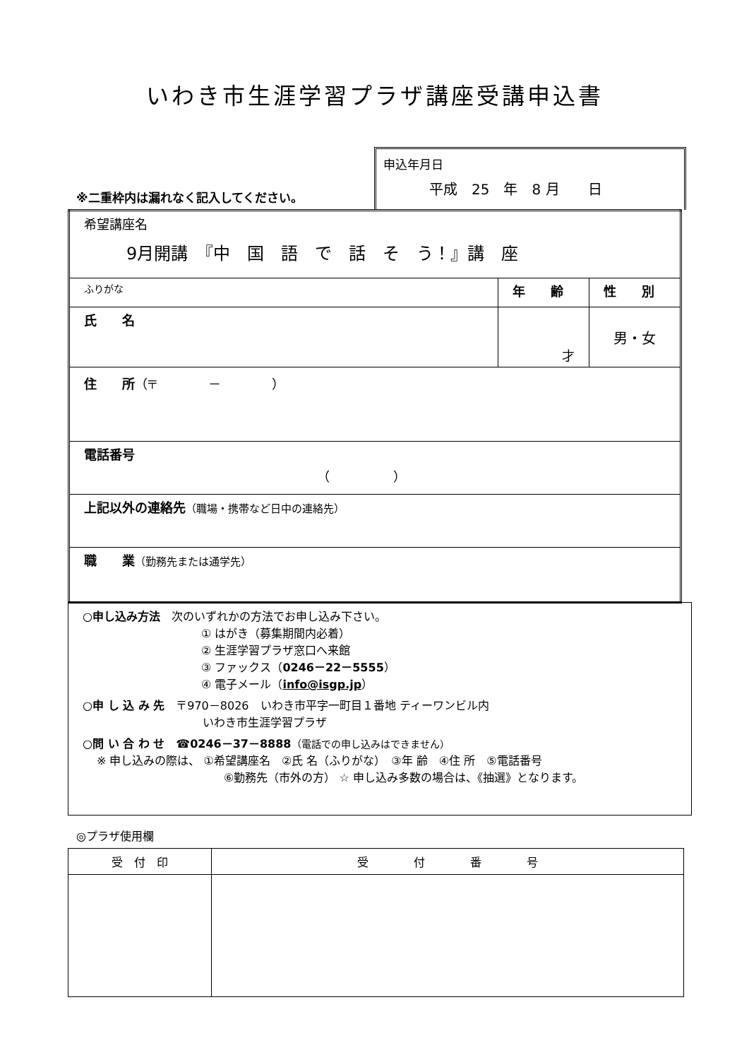いわき市生涯学習プラザ講座受講申込書
※二重枠内は漏れなく記入してください。
申込年月日
平成　25　年　8 月　　日
| 希望講座名 9月開講 『中 国 語 で 話 そ う！』講 座 | | |
| ふりがな | 年 齢 | 性 別 |
| 氏 名 | 才 | 男・女 |
| 住 所 （〒 － ） | | |
| 電話番号 （ ） | | |
| 上記以外の連絡先 （職場・携帯など日中の連絡先） | | |
| 職 業 （勤務先または通学先） | | |
○申し込み方法　次のいずれかの方法でお申し込み下さい。
① はがき（募集期間内必着）
② 生涯学習プラザ窓口へ来館
③ ファックス（0246－22－5555）
④ 電子メール（info@isgp.jp）
○申 し 込 み 先　〒970－8026　いわき市平字一町目１番地 ティーワンビル内
いわき市生涯学習プラザ
○問 い 合 わ せ　☎0246－37－8888（電話での申し込みはできません）
※ 申し込みの際は、 ①希望講座名　②氏 名（ふりがな）　③年 齢　④住 所　⑤電話番号
⑥勤務先（市外の方） ☆ 申し込み多数の場合は、《抽選》となります。
◎プラザ使用欄
| 受 付 印 | 受 付 番 号 |